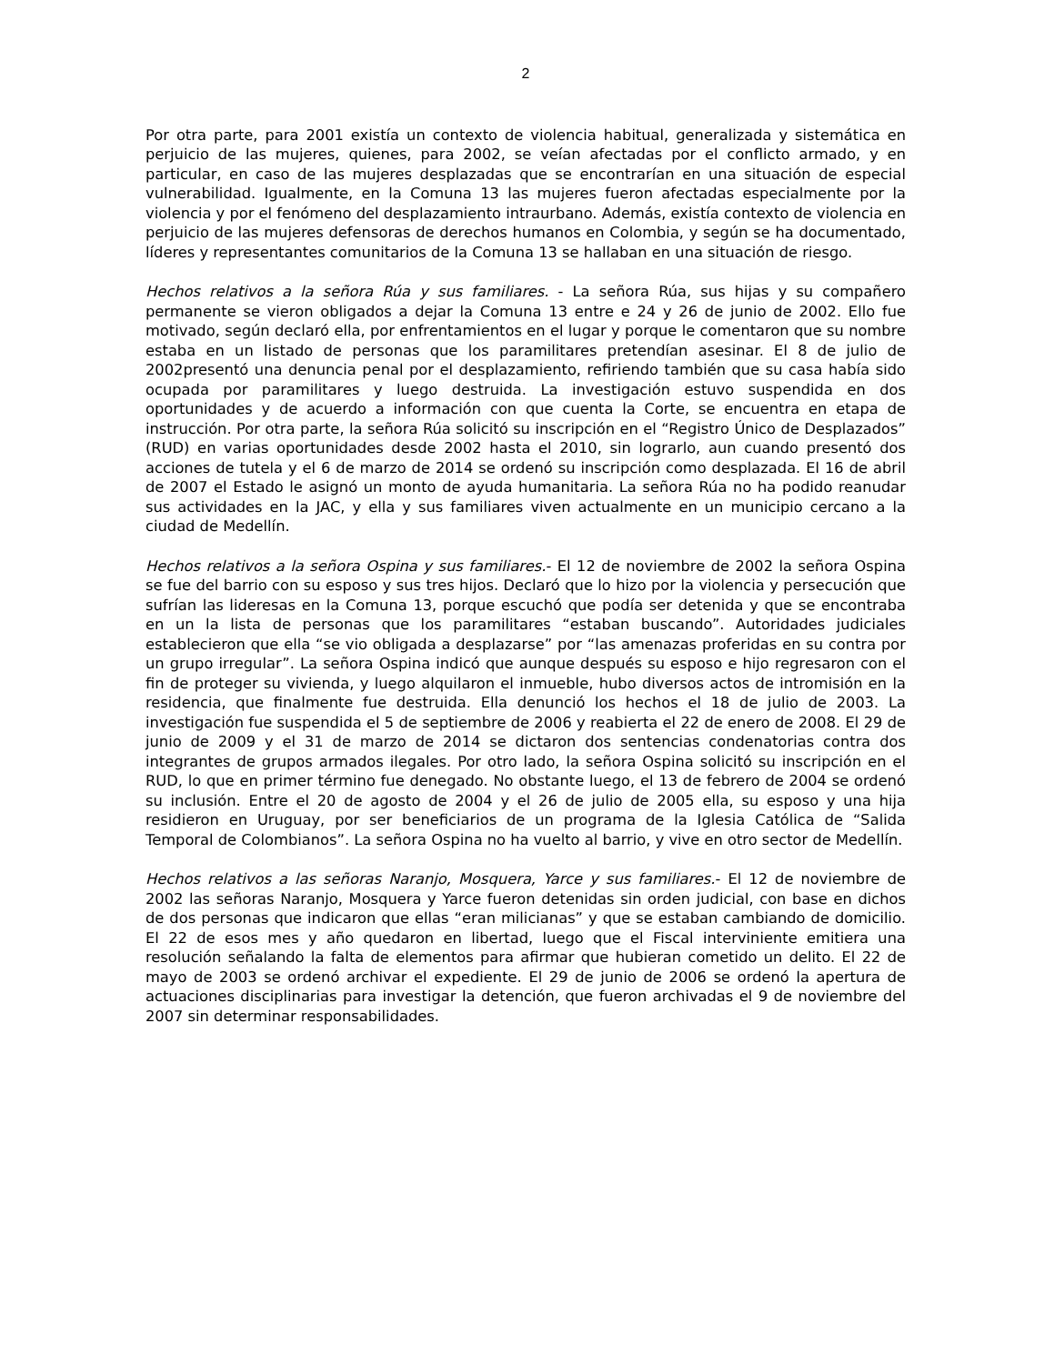2
Por otra parte, para 2001 existía un contexto de violencia habitual, generalizada y sistemática en perjuicio de las mujeres, quienes, para 2002, se veían afectadas por el conflicto armado, y en particular, en caso de las mujeres desplazadas que se encontrarían en una situación de especial vulnerabilidad. Igualmente, en la Comuna 13 las mujeres fueron afectadas especialmente por la violencia y por el fenómeno del desplazamiento intraurbano. Además, existía contexto de violencia en perjuicio de las mujeres defensoras de derechos humanos en Colombia, y según se ha documentado, líderes y representantes comunitarios de la Comuna 13 se hallaban en una situación de riesgo.
Hechos relativos a la señora Rúa y sus familiares. - La señora Rúa, sus hijas y su compañero permanente se vieron obligados a dejar la Comuna 13 entre e 24 y 26 de junio de 2002. Ello fue motivado, según declaró ella, por enfrentamientos en el lugar y porque le comentaron que su nombre estaba en un listado de personas que los paramilitares pretendían asesinar. El 8 de julio de 2002presentó una denuncia penal por el desplazamiento, refiriendo también que su casa había sido ocupada por paramilitares y luego destruida. La investigación estuvo suspendida en dos oportunidades y de acuerdo a información con que cuenta la Corte, se encuentra en etapa de instrucción. Por otra parte, la señora Rúa solicitó su inscripción en el “Registro Único de Desplazados” (RUD) en varias oportunidades desde 2002 hasta el 2010, sin lograrlo, aun cuando presentó dos acciones de tutela y el 6 de marzo de 2014 se ordenó su inscripción como desplazada. El 16 de abril de 2007 el Estado le asignó un monto de ayuda humanitaria. La señora Rúa no ha podido reanudar sus actividades en la JAC, y ella y sus familiares viven actualmente en un municipio cercano a la ciudad de Medellín.
Hechos relativos a la señora Ospina y sus familiares.- El 12 de noviembre de 2002 la señora Ospina se fue del barrio con su esposo y sus tres hijos. Declaró que lo hizo por la violencia y persecución que sufrían las lideresas en la Comuna 13, porque escuchó que podía ser detenida y que se encontraba en un la lista de personas que los paramilitares “estaban buscando”. Autoridades judiciales establecieron que ella “se vio obligada a desplazarse” por “las amenazas proferidas en su contra por un grupo irregular”. La señora Ospina indicó que aunque después su esposo e hijo regresaron con el fin de proteger su vivienda, y luego alquilaron el inmueble, hubo diversos actos de intromisión en la residencia, que finalmente fue destruida. Ella denunció los hechos el 18 de julio de 2003. La investigación fue suspendida el 5 de septiembre de 2006 y reabierta el 22 de enero de 2008. El 29 de junio de 2009 y el 31 de marzo de 2014 se dictaron dos sentencias condenatorias contra dos integrantes de grupos armados ilegales. Por otro lado, la señora Ospina solicitó su inscripción en el RUD, lo que en primer término fue denegado. No obstante luego, el 13 de febrero de 2004 se ordenó su inclusión. Entre el 20 de agosto de 2004 y el 26 de julio de 2005 ella, su esposo y una hija residieron en Uruguay, por ser beneficiarios de un programa de la Iglesia Católica de “Salida Temporal de Colombianos”. La señora Ospina no ha vuelto al barrio, y vive en otro sector de Medellín.
Hechos relativos a las señoras Naranjo, Mosquera, Yarce y sus familiares.- El 12 de noviembre de 2002 las señoras Naranjo, Mosquera y Yarce fueron detenidas sin orden judicial, con base en dichos de dos personas que indicaron que ellas “eran milicianas” y que se estaban cambiando de domicilio. El 22 de esos mes y año quedaron en libertad, luego que el Fiscal interviniente emitiera una resolución señalando la falta de elementos para afirmar que hubieran cometido un delito. El 22 de mayo de 2003 se ordenó archivar el expediente. El 29 de junio de 2006 se ordenó la apertura de actuaciones disciplinarias para investigar la detención, que fueron archivadas el 9 de noviembre del 2007 sin determinar responsabilidades.